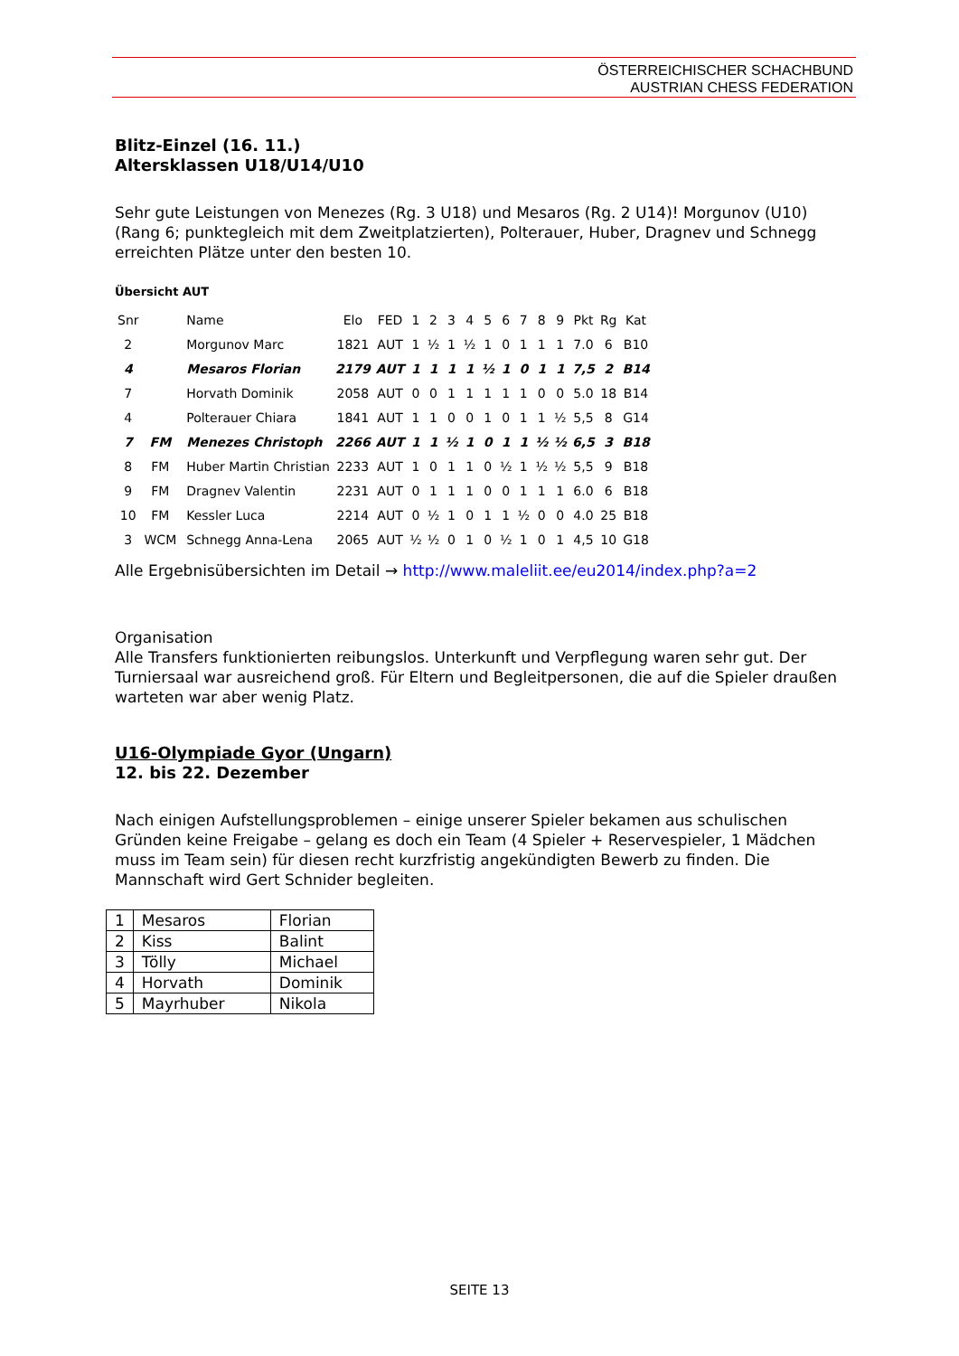ÖSTERREICHISCHER SCHACHBUND
AUSTRIAN CHESS FEDERATION
Blitz-Einzel (16. 11.)
Altersklassen U18/U14/U10
Sehr gute Leistungen von Menezes (Rg. 3 U18) und Mesaros (Rg. 2 U14)! Morgunov (U10) (Rang 6; punktegleich mit dem Zweitplatzierten), Polterauer, Huber, Dragnev und Schnegg erreichten Plätze unter den besten 10.
Übersicht AUT
| Snr | | Name | Elo | FED | 1 | 2 | 3 | 4 | 5 | 6 | 7 | 8 | 9 | Pkt | Rg | Kat |
| --- | --- | --- | --- | --- | --- | --- | --- | --- | --- | --- | --- | --- | --- | --- | --- | --- |
| 2 | | Morgunov Marc | 1821 | AUT | 1 | ½ | 1 | ½ | 1 | 0 | 1 | 1 | 1 | 7.0 | 6 | B10 |
| 4 | | Mesaros Florian | 2179 | AUT | 1 | 1 | 1 | 1 | ½ | 1 | 0 | 1 | 1 | 7,5 | 2 | B14 |
| 7 | | Horvath Dominik | 2058 | AUT | 0 | 0 | 1 | 1 | 1 | 1 | 1 | 0 | 0 | 5.0 | 18 | B14 |
| 4 | | Polterauer Chiara | 1841 | AUT | 1 | 1 | 0 | 0 | 1 | 0 | 1 | 1 | ½ | 5,5 | 8 | G14 |
| 7 | FM | Menezes Christoph | 2266 | AUT | 1 | 1 | ½ | 1 | 0 | 1 | 1 | ½ | ½ | 6,5 | 3 | B18 |
| 8 | FM | Huber Martin Christian | 2233 | AUT | 1 | 0 | 1 | 1 | 0 | ½ | 1 | ½ | ½ | 5,5 | 9 | B18 |
| 9 | FM | Dragnev Valentin | 2231 | AUT | 0 | 1 | 1 | 1 | 0 | 0 | 1 | 1 | 1 | 6.0 | 6 | B18 |
| 10 | FM | Kessler Luca | 2214 | AUT | 0 | ½ | 1 | 0 | 1 | 1 | ½ | 0 | 0 | 4.0 | 25 | B18 |
| 3 | WCM | Schnegg Anna-Lena | 2065 | AUT | ½ | ½ | 0 | 1 | 0 | ½ | 1 | 0 | 1 | 4,5 | 10 | G18 |
Alle Ergebnisübersichten im Detail → http://www.maleliit.ee/eu2014/index.php?a=2
Organisation
Alle Transfers funktionierten reibungslos. Unterkunft und Verpflegung waren sehr gut. Der Turniersaal war ausreichend groß. Für Eltern und Begleitpersonen, die auf die Spieler draußen warteten war aber wenig Platz.
U16-Olympiade Gyor (Ungarn)
12. bis 22. Dezember
Nach einigen Aufstellungsproblemen – einige unserer Spieler bekamen aus schulischen Gründen keine Freigabe – gelang es doch ein Team (4 Spieler + Reservespieler, 1 Mädchen muss im Team sein) für diesen recht kurzfristig angekündigten Bewerb zu finden. Die Mannschaft wird Gert Schnider begleiten.
| 1 | Mesaros | Florian |
| 2 | Kiss | Balint |
| 3 | Tölly | Michael |
| 4 | Horvath | Dominik |
| 5 | Mayrhuber | Nikola |
SEITE 13